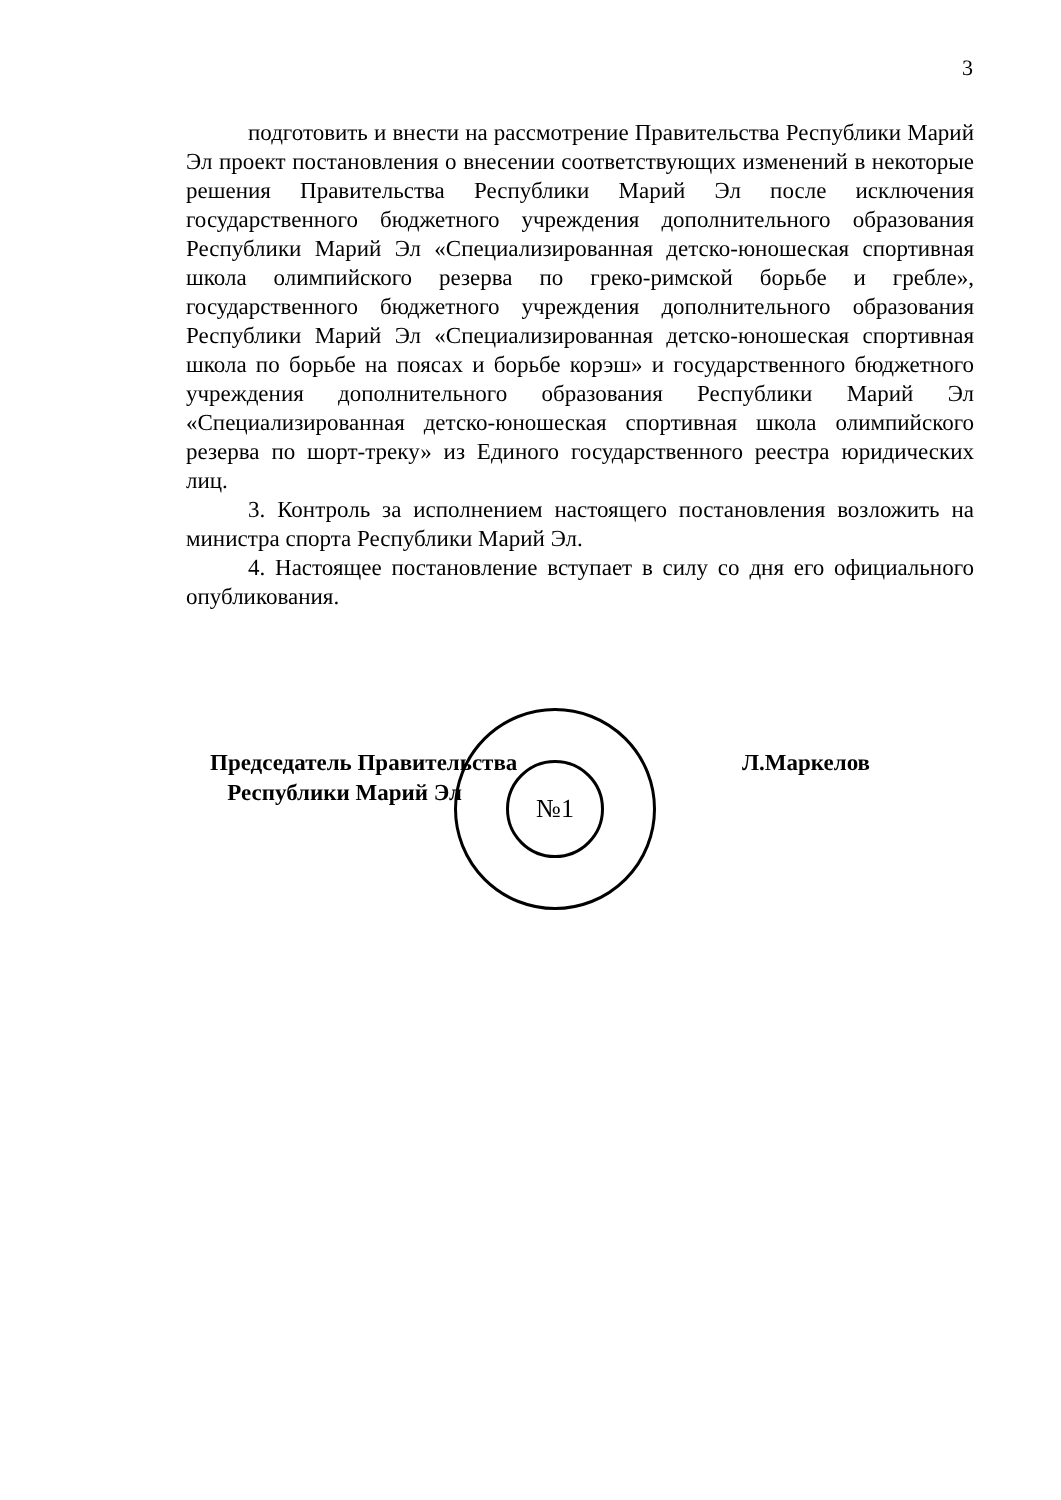3
подготовить и внести на рассмотрение Правительства Республики Марий Эл проект постановления о внесении соответствующих изменений в некоторые решения Правительства Республики Марий Эл после исключения государственного бюджетного учреждения дополнительного образования Республики Марий Эл «Специализированная детско-юношеская спортивная школа олимпийского резерва по греко-римской борьбе и гребле», государственного бюджетного учреждения дополнительного образования Республики Марий Эл «Специализированная детско-юношеская спортивная школа по борьбе на поясах и борьбе корэш» и государственного бюджетного учреждения дополнительного образования Республики Марий Эл «Специализированная детско-юношеская спортивная школа олимпийского резерва по шорт-треку» из Единого государственного реестра юридических лиц.
3. Контроль за исполнением настоящего постановления возложить на министра спорта Республики Марий Эл.
4. Настоящее постановление вступает в силу со дня его официального опубликования.
№1
Председатель Правительства
Республики Марий Эл
Л.Маркелов